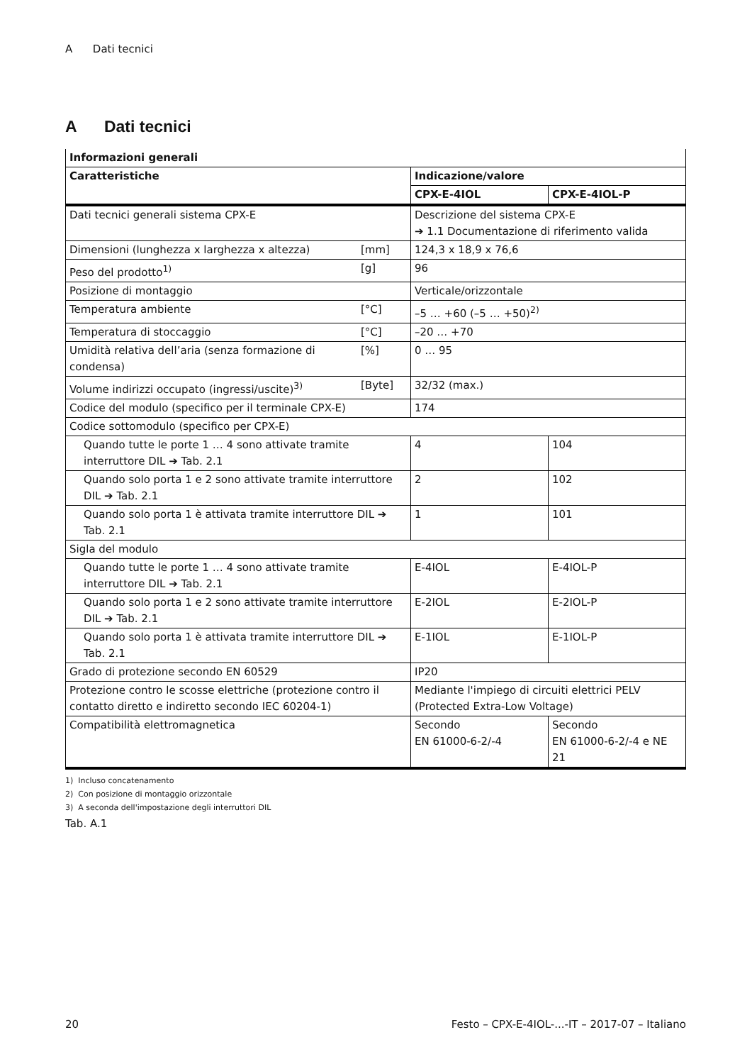A Dati tecnici
A Dati tecnici
| Informazioni generali | | | |
| --- | --- | --- | --- |
| Caratteristiche | | Indicazione/valore | |
| | | CPX-E-4IOL | CPX-E-4IOL-P |
| Dati tecnici generali sistema CPX-E | | Descrizione del sistema CPX-E ➔ 1.1 Documentazione di riferimento valida | |
| Dimensioni (lunghezza x larghezza x altezza) | [mm] | 124,3 x 18,9 x 76,6 | |
| Peso del prodotto<sup>1)</sup> | [g] | 96 | |
| Posizione di montaggio | | Verticale/orizzontale | |
| Temperatura ambiente | [°C] | –5 … +60 (–5 … +50)<sup>2)</sup> | |
| Temperatura di stoccaggio | [°C] | –20 … +70 | |
| Umidità relativa dell’aria (senza formazione di condensa) | [%] | 0 … 95 | |
| Volume indirizzi occupato (ingressi/uscite)<sup>3)</sup> | [Byte] | 32/32 (max.) | |
| Codice del modulo (specifico per il terminale CPX-E) | | 174 | |
| Codice sottomodulo (specifico per CPX-E) | | | |
| Quando tutte le porte 1 … 4 sono attivate tramite interruttore DIL ➔ Tab. 2.1 | | 4 | 104 |
| Quando solo porta 1 e 2 sono attivate tramite interruttore DIL ➔ Tab. 2.1 | | 2 | 102 |
| Quando solo porta 1 è attivata tramite interruttore DIL ➔ Tab. 2.1 | | 1 | 101 |
| Sigla del modulo | | | |
| Quando tutte le porte 1 … 4 sono attivate tramite interruttore DIL ➔ Tab. 2.1 | | E-4IOL | E-4IOL-P |
| Quando solo porta 1 e 2 sono attivate tramite interruttore DIL ➔ Tab. 2.1 | | E-2IOL | E-2IOL-P |
| Quando solo porta 1 è attivata tramite interruttore DIL ➔ Tab. 2.1 | | E-1IOL | E-1IOL-P |
| Grado di protezione secondo EN 60529 | | IP20 | |
| Protezione contro le scosse elettriche (protezione contro il contatto diretto e indiretto secondo IEC 60204-1) | | Mediante l'impiego di circuiti elettrici PELV (Protected Extra-Low Voltage) | |
| Compatibilità elettromagnetica | | Secondo EN 61000-6-2/-4 | Secondo EN 61000-6-2/-4 e NE 21 |
1) Incluso concatenamento
2) Con posizione di montaggio orizzontale
3) A seconda dell'impostazione degli interruttori DIL
Tab. A.1
20
Festo – CPX-E-4IOL-...-IT – 2017-07 – Italiano